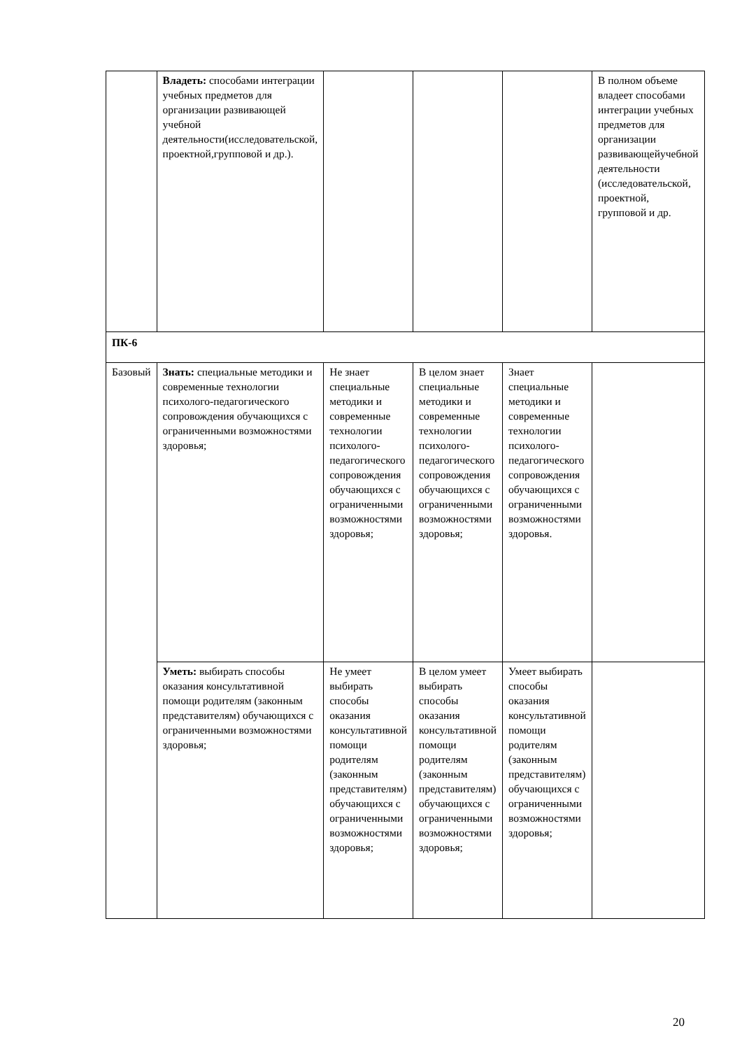| | Владеть: способами интеграции учебных предметов для организации развивающей учебной деятельности(исследовательской, проектной,групповой и др.). | | | | В полном объеме владеет способами интеграции учебных предметов для организации развивающейучебной деятельности (исследовательской, проектной, групповой и др. |
| ПК-6 | | | | | |
| Базовый | Знать: специальные методики и современные технологии психолого-педагогического сопровождения обучающихся с ограниченными возможностями здоровья; | Не знает специальные методики и современные технологии психолого-педагогического сопровождения обучающихся с ограниченными возможностями здоровья; | В целом знает специальные методики и современные технологии психолого-педагогического сопровождения обучающихся с ограниченными возможностями здоровья; | Знает специальные методики и современные технологии психолого-педагогического сопровождения обучающихся с ограниченными возможностями здоровья. | |
| | Уметь: выбирать способы оказания консультативной помощи родителям (законным представителям) обучающихся с ограниченными возможностями здоровья; | Не умеет выбирать способы оказания консультативной помощи родителям (законным представителям) обучающихся с ограниченными возможностями здоровья; | В целом умеет выбирать способы оказания консультативной помощи родителям (законным представителям) обучающихся с ограниченными возможностями здоровья; | Умеет выбирать способы оказания консультативной помощи родителям (законным представителям) обучающихся с ограниченными возможностями здоровья; | |
20